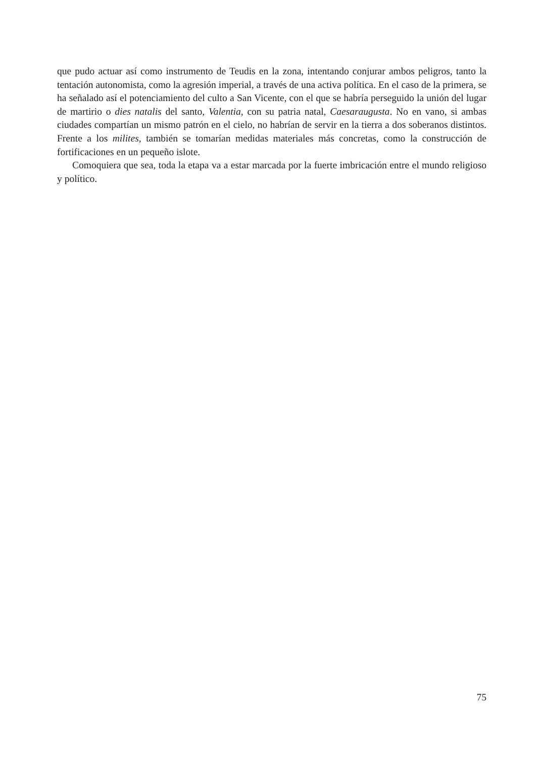que pudo actuar así como instrumento de Teudis en la zona, intentando conjurar ambos peligros, tanto la tentación autonomista, como la agresión imperial, a través de una activa política. En el caso de la primera, se ha señalado así el potenciamiento del culto a San Vicente, con el que se habría perseguido la unión del lugar de martirio o dies natalis del santo, Valentia, con su patria natal, Caesaraugusta. No en vano, si ambas ciudades compartían un mismo patrón en el cielo, no habrían de servir en la tierra a dos soberanos distintos. Frente a los milites, también se tomarían medidas materiales más concretas, como la construcción de fortificaciones en un pequeño islote.
Comoquiera que sea, toda la etapa va a estar marcada por la fuerte imbricación entre el mundo religioso y político.
75